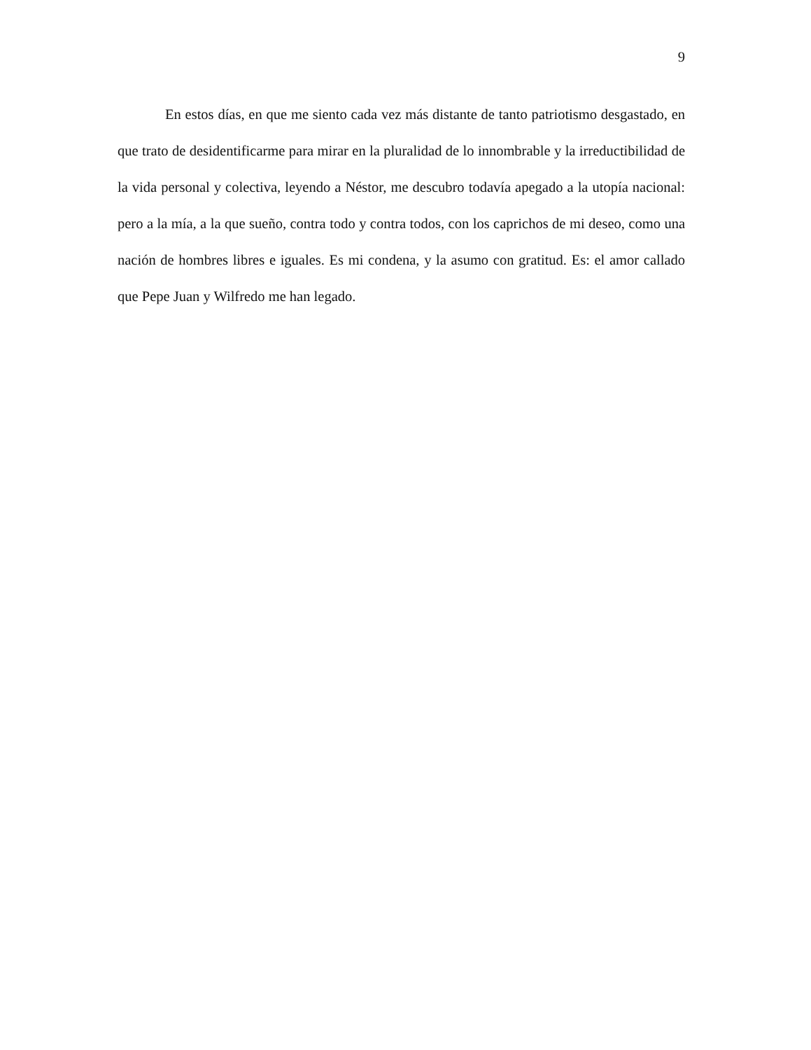9
En estos días, en que me siento cada vez más distante de tanto patriotismo desgastado, en que trato de desidentificarme para mirar en la pluralidad de lo innombrable y la irreductibilidad de la vida personal y colectiva, leyendo a Néstor, me descubro todavía apegado a la utopía nacional: pero a la mía, a la que sueño, contra todo y contra todos, con los caprichos de mi deseo, como una nación de hombres libres e iguales. Es mi condena, y la asumo con gratitud. Es: el amor callado que Pepe Juan y Wilfredo me han legado.